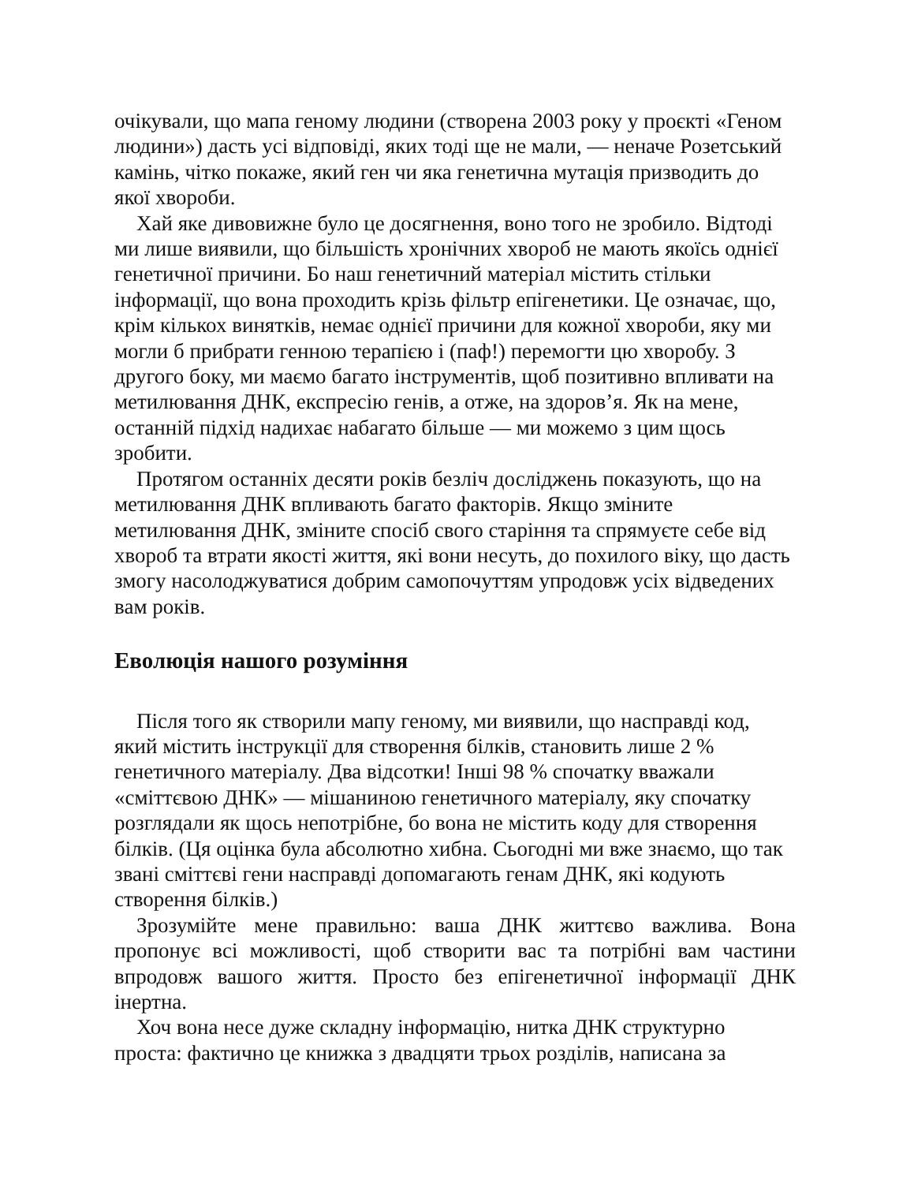очікували, що мапа геному людини (створена 2003 року у проєкті «Геном людини») дасть усі відповіді, яких тоді ще не мали, — неначе Розетський камінь, чітко покаже, який ген чи яка генетична мутація призводить до якої хвороби.
Хай яке дивовижне було це досягнення, воно того не зробило. Відтоді ми лише виявили, що більшість хронічних хвороб не мають якоїсь однієї генетичної причини. Бо наш генетичний матеріал містить стільки інформації, що вона проходить крізь фільтр епігенетики. Це означає, що, крім кількох винятків, немає однієї причини для кожної хвороби, яку ми могли б прибрати генною терапією і (паф!) перемогти цю хворобу. З другого боку, ми маємо багато інструментів, щоб позитивно впливати на метилювання ДНК, експресію генів, а отже, на здоров’я. Як на мене, останній підхід надихає набагато більше — ми можемо з цим щось зробити.
Протягом останніх десяти років безліч досліджень показують, що на метилювання ДНК впливають багато факторів. Якщо зміните метилювання ДНК, зміните спосіб свого старіння та спрямуєте себе від хвороб та втрати якості життя, які вони несуть, до похилого віку, що дасть змогу насолоджуватися добрим самопочуттям упродовж усіх відведених вам років.
Еволюція нашого розуміння
Після того як створили мапу геному, ми виявили, що насправді код, який містить інструкції для створення білків, становить лише 2 % генетичного матеріалу. Два відсотки! Інші 98 % спочатку вважали «сміттєвою ДНК» — мішаниною генетичного матеріалу, яку спочатку розглядали як щось непотрібне, бо вона не містить коду для створення білків. (Ця оцінка була абсолютно хибна. Сьогодні ми вже знаємо, що так звані сміттєві гени насправді допомагають генам ДНК, які кодують створення білків.)
Зрозумійте мене правильно: ваша ДНК життєво важлива. Вона пропонує всі можливості, щоб створити вас та потрібні вам частини впродовж вашого життя. Просто без епігенетичної інформації ДНК інертна.
Хоч вона несе дуже складну інформацію, нитка ДНК структурно проста: фактично це книжка з двадцяти трьох розділів, написана за